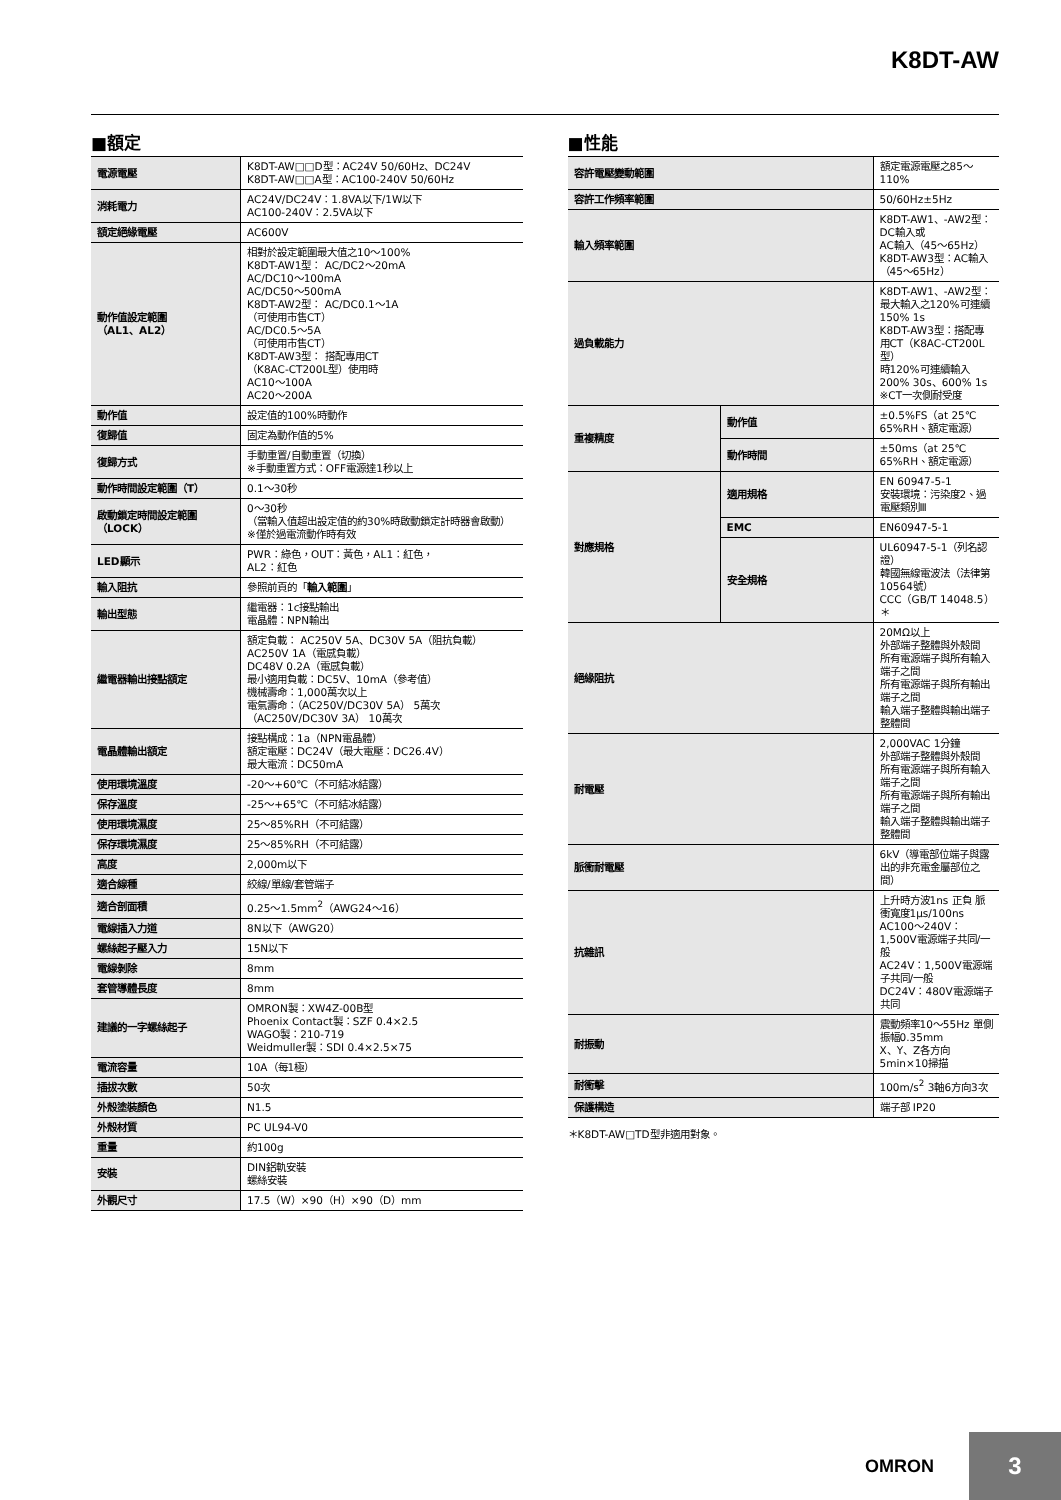K8DT-AW
■額定
| 電源電壓 | K8DT-AW□□D型：AC24V 50/60Hz、DC24V K8DT-AW□□A型：AC100-240V 50/60Hz |
| 消耗電力 | AC24V/DC24V：1.8VA以下/1W以下 AC100-240V：2.5VA以下 |
| 額定絕緣電壓 | AC600V |
| 動作值設定範圍 （AL1、AL2） | 相對於設定範圍最大值之10～100% K8DT-AW1型： AC/DC2～20mA AC/DC10～100mA AC/DC50～500mA K8DT-AW2型： AC/DC0.1～1A （可使用市售CT） AC/DC0.5～5A （可使用市售CT） K8DT-AW3型： 搭配專用CT （K8AC-CT200L型）使用時 AC10～100A AC20～200A |
| 動作值 | 設定值的100%時動作 |
| 復歸值 | 固定為動作值的5% |
| 復歸方式 | 手動重置/自動重置（切換） ※手動重置方式：OFF電源達1秒以上 |
| 動作時間設定範圍（T） | 0.1～30秒 |
| 啟動鎖定時間設定範圍 （LOCK） | 0～30秒 （當輸入值超出設定值的約30%時啟動鎖定計時器會啟動） ※僅於過電流動作時有效 |
| LED顯示 | PWR：綠色，OUT：黃色，AL1：紅色， AL2：紅色 |
| 輸入阻抗 | 參照前頁的「 輸入範圍 」 |
| 輸出型態 | 繼電器：1c接點輸出 電晶體：NPN輸出 |
| 繼電器輸出接點額定 | 額定負載： AC250V 5A、DC30V 5A（阻抗負載） AC250V 1A（電感負載） DC48V 0.2A（電感負載） 最小適用負載：DC5V、10mA（參考值） 機械壽命：1,000萬次以上 電氣壽命：（AC250V/DC30V 5A） 5萬次 （AC250V/DC30V 3A） 10萬次 |
| 電晶體輸出額定 | 接點構成：1a（NPN電晶體） 額定電壓：DC24V（最大電壓：DC26.4V） 最大電流：DC50mA |
| 使用環境溫度 | -20～+60℃（不可結冰結露） |
| 保存溫度 | -25～+65℃（不可結冰結露） |
| 使用環境濕度 | 25～85%RH（不可結露） |
| 保存環境濕度 | 25～85%RH（不可結露） |
| 高度 | 2,000m以下 |
| 適合線種 | 絞線/單線/套管端子 |
| 適合剖面積 | 0.25～1.5mm<sup>2</sup>（AWG24～16） |
| 電線插入力道 | 8N以下（AWG20） |
| 螺絲起子壓入力 | 15N以下 |
| 電線剝除 | 8mm |
| 套管導體長度 | 8mm |
| 建議的一字螺絲起子 | OMRON製：XW4Z-00B型 Phoenix Contact製：SZF 0.4×2.5 WAGO製：210-719 Weidmuller製：SDI 0.4×2.5×75 |
| 電流容量 | 10A（每1極） |
| 插拔次數 | 50次 |
| 外殼塗裝顏色 | N1.5 |
| 外殼材質 | PC UL94-V0 |
| 重量 | 約100g |
| 安裝 | DIN鋁軌安裝 螺絲安裝 |
| 外觀尺寸 | 17.5（W）×90（H）×90（D）mm |
■性能
| 容許電壓變動範圍 | | 額定電源電壓之85～110% |
| 容許工作頻率範圍 | | 50/60Hz±5Hz |
| 輸入頻率範圍 | | K8DT-AW1、-AW2型：DC輸入或 AC輸入（45～65Hz） K8DT-AW3型：AC輸入（45～65Hz） |
| 過負載能力 | | K8DT-AW1、-AW2型：最大輸入之120%可連續 150% 1s K8DT-AW3型：搭配專用CT（K8AC-CT200L型） 時120%可連續輸入 200% 30s、600% 1s ※CT一次側耐受度 |
| 重複精度 | 動作值 | ±0.5%FS（at 25℃ 65%RH、額定電源） |
| | 動作時間 | ±50ms（at 25℃ 65%RH、額定電源） |
| 對應規格 | 適用規格 | EN 60947-5-1 安裝環境：污染度2、過電壓類別Ⅲ |
| | EMC | EN60947-5-1 |
| | 安全規格 | UL60947-5-1（列名認證） 韓國無線電波法（法律第10564號） CCC（GB/T 14048.5）＊ |
| 絕緣阻抗 | | 20MΩ以上 外部端子整體與外殼間 所有電源端子與所有輸入端子之間 所有電源端子與所有輸出端子之間 輸入端子整體與輸出端子整體間 |
| 耐電壓 | | 2,000VAC 1分鐘 外部端子整體與外殼間 所有電源端子與所有輸入端子之間 所有電源端子與所有輸出端子之間 輸入端子整體與輸出端子整體間 |
| 脈衝耐電壓 | | 6kV（導電部位端子與露出的非充電金屬部位之間） |
| 抗雜訊 | | 上升時方波1ns 正負 脈衝寬度1μs/100ns AC100～240V：1,500V電源端子共同/一般 AC24V：1,500V電源端子共同/一般 DC24V：480V電源端子共同 |
| 耐振動 | | 震動頻率10～55Hz 單側振幅0.35mm X、Y、Z各方向 5min×10掃描 |
| 耐衝擊 | | 100m/s<sup>2</sup> 3軸6方向3次 |
| 保護構造 | | 端子部 IP20 |
＊K8DT-AW□TD型非適用對象。
OMRON
3